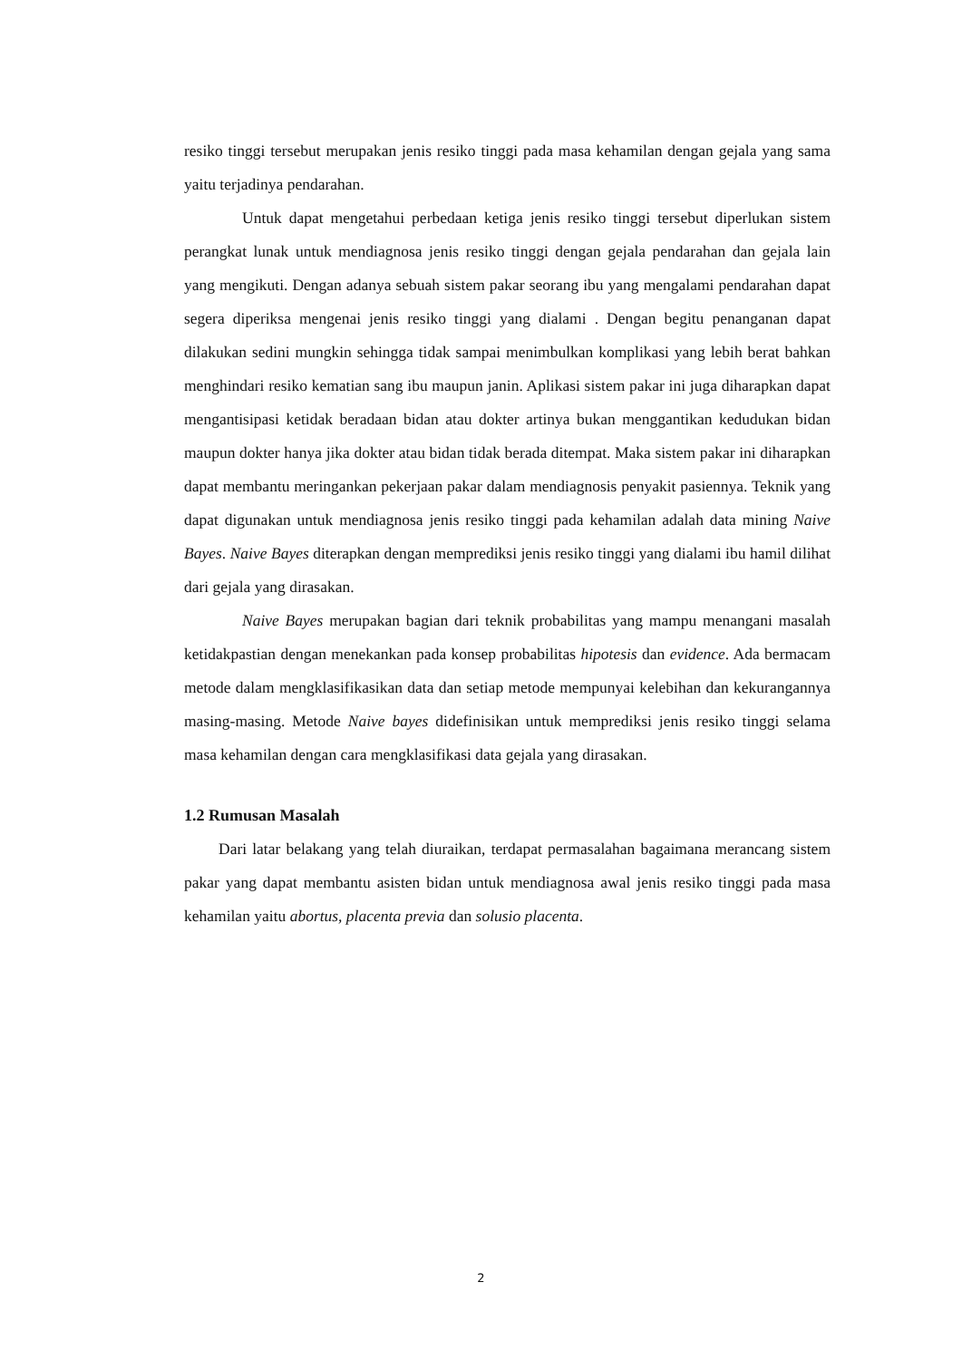resiko tinggi tersebut merupakan jenis resiko tinggi pada masa kehamilan dengan gejala yang sama yaitu terjadinya pendarahan.
Untuk dapat mengetahui perbedaan ketiga jenis resiko tinggi tersebut diperlukan sistem perangkat lunak untuk mendiagnosa jenis resiko tinggi dengan gejala pendarahan dan gejala lain yang mengikuti. Dengan adanya sebuah sistem pakar seorang ibu yang mengalami pendarahan dapat segera diperiksa mengenai jenis resiko tinggi yang dialami . Dengan begitu penanganan dapat dilakukan sedini mungkin sehingga tidak sampai menimbulkan komplikasi yang lebih berat bahkan menghindari resiko kematian sang ibu maupun janin. Aplikasi sistem pakar ini juga diharapkan dapat mengantisipasi ketidak beradaan bidan atau dokter artinya bukan menggantikan kedudukan bidan maupun dokter hanya jika dokter atau bidan tidak berada ditempat. Maka sistem pakar ini diharapkan dapat membantu meringankan pekerjaan pakar dalam mendiagnosis penyakit pasiennya. Teknik yang dapat digunakan untuk mendiagnosa jenis resiko tinggi pada kehamilan adalah data mining Naive Bayes. Naive Bayes diterapkan dengan memprediksi jenis resiko tinggi yang dialami ibu hamil dilihat dari gejala yang dirasakan.
Naive Bayes merupakan bagian dari teknik probabilitas yang mampu menangani masalah ketidakpastian dengan menekankan pada konsep probabilitas hipotesis dan evidence. Ada bermacam metode dalam mengklasifikasikan data dan setiap metode mempunyai kelebihan dan kekurangannya masing-masing. Metode Naive bayes didefinisikan untuk memprediksi jenis resiko tinggi selama masa kehamilan dengan cara mengklasifikasi data gejala yang dirasakan.
1.2 Rumusan Masalah
Dari latar belakang yang telah diuraikan, terdapat permasalahan bagaimana merancang sistem pakar yang dapat membantu asisten bidan untuk mendiagnosa awal jenis resiko tinggi pada masa kehamilan yaitu abortus, placenta previa dan solusio placenta.
2